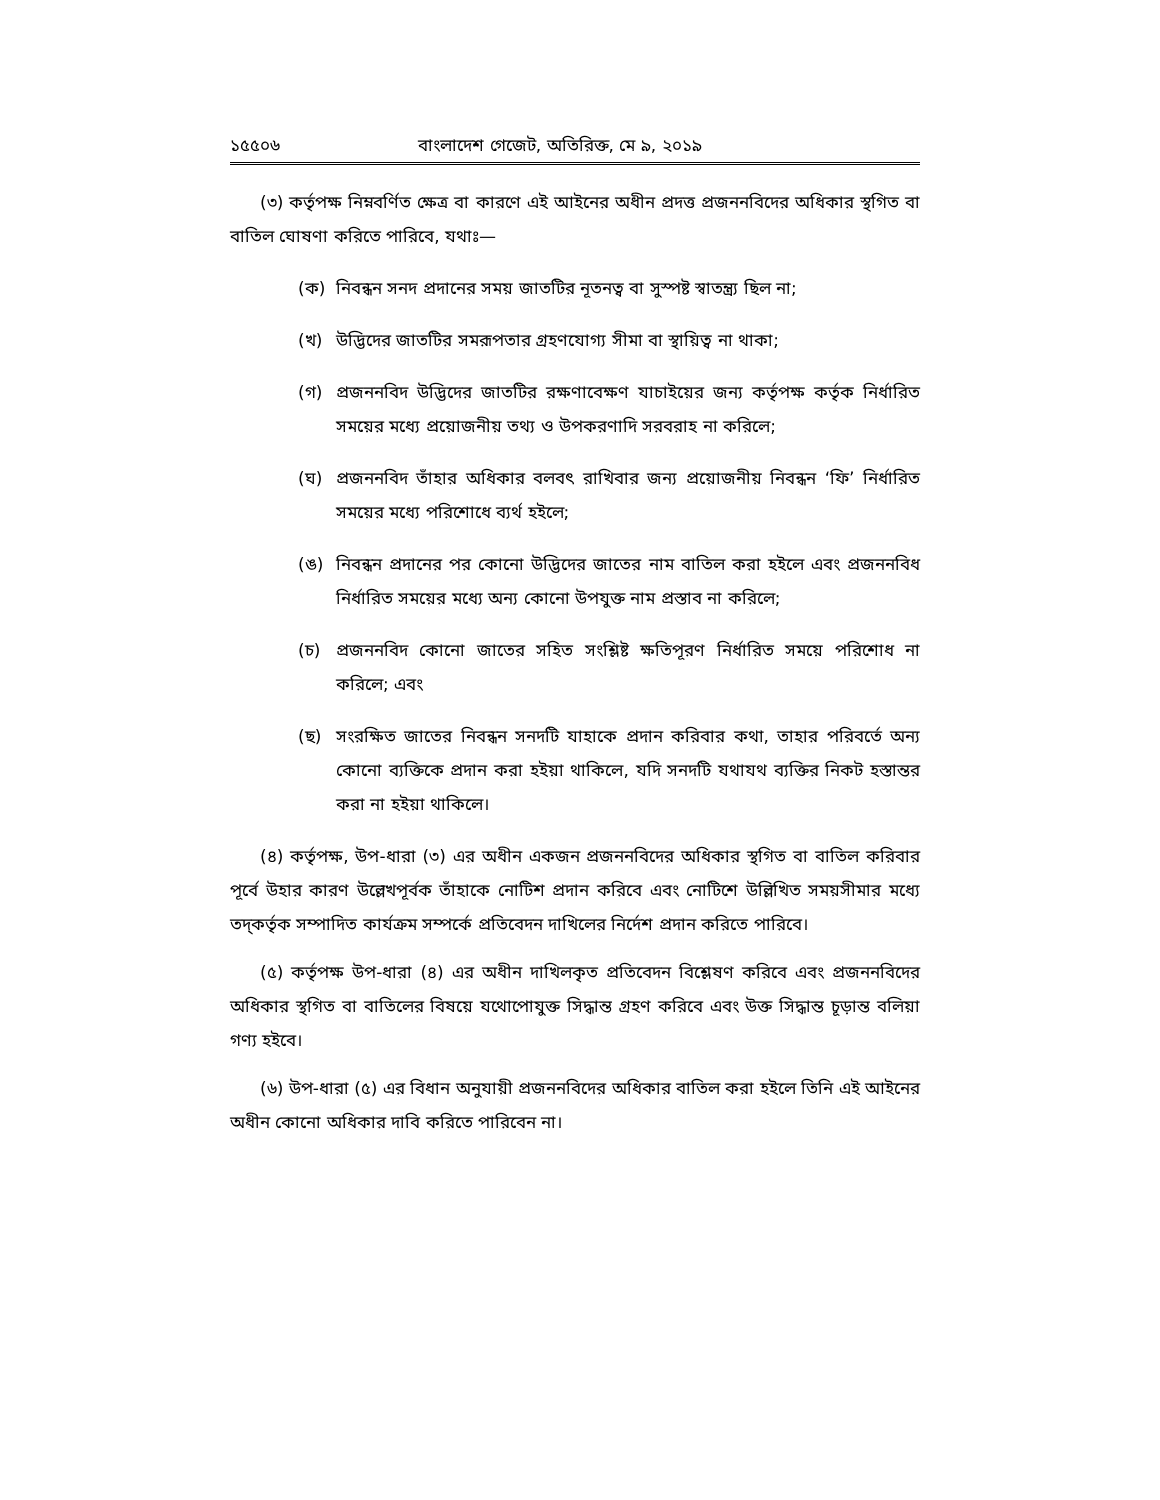১৫৫০৬ বাংলাদেশ গেজেট, অতিরিক্ত, মে ৯, ২০১৯
(৩) কর্তৃপক্ষ নিম্নবর্ণিত ক্ষেত্র বা কারণে এই আইনের অধীন প্রদত্ত প্রজননবিদের অধিকার স্থগিত বা বাতিল ঘোষণা করিতে পারিবে, যথাঃ—
(ক) নিবন্ধন সনদ প্রদানের সময় জাতটির নূতনত্ব বা সুস্পষ্ট স্বাতন্ত্র্য ছিল না;
(খ) উদ্ভিদের জাতটির সমরূপতার গ্রহণযোগ্য সীমা বা স্থায়িত্ব না থাকা;
(গ) প্রজননবিদ উদ্ভিদের জাতটির রক্ষণাবেক্ষণ যাচাইয়ের জন্য কর্তৃপক্ষ কর্তৃক নির্ধারিত সময়ের মধ্যে প্রয়োজনীয় তথ্য ও উপকরণাদি সরবরাহ না করিলে;
(ঘ) প্রজননবিদ তাঁহার অধিকার বলবৎ রাখিবার জন্য প্রয়োজনীয় নিবন্ধন ‘ফি’ নির্ধারিত সময়ের মধ্যে পরিশোধে ব্যর্থ হইলে;
(ঙ) নিবন্ধন প্রদানের পর কোনো উদ্ভিদের জাতের নাম বাতিল করা হইলে এবং প্রজননবিধ নির্ধারিত সময়ের মধ্যে অন্য কোনো উপযুক্ত নাম প্রস্তাব না করিলে;
(চ) প্রজননবিদ কোনো জাতের সহিত সংশ্লিষ্ট ক্ষতিপূরণ নির্ধারিত সময়ে পরিশোধ না করিলে; এবং
(ছ) সংরক্ষিত জাতের নিবন্ধন সনদটি যাহাকে প্রদান করিবার কথা, তাহার পরিবর্তে অন্য কোনো ব্যক্তিকে প্রদান করা হইয়া থাকিলে, যদি সনদটি যথাযথ ব্যক্তির নিকট হস্তান্তর করা না হইয়া থাকিলে।
(৪) কর্তৃপক্ষ, উপ-ধারা (৩) এর অধীন একজন প্রজননবিদের অধিকার স্থগিত বা বাতিল করিবার পূর্বে উহার কারণ উল্লেখপূর্বক তাঁহাকে নোটিশ প্রদান করিবে এবং নোটিশে উল্লিখিত সময়সীমার মধ্যে তদ্‌কর্তৃক সম্পাদিত কার্যক্রম সম্পর্কে প্রতিবেদন দাখিলের নির্দেশ প্রদান করিতে পারিবে।
(৫) কর্তৃপক্ষ উপ-ধারা (৪) এর অধীন দাখিলকৃত প্রতিবেদন বিশ্লেষণ করিবে এবং প্রজননবিদের অধিকার স্থগিত বা বাতিলের বিষয়ে যথোপোযুক্ত সিদ্ধান্ত গ্রহণ করিবে এবং উক্ত সিদ্ধান্ত চূড়ান্ত বলিয়া গণ্য হইবে।
(৬) উপ-ধারা (৫) এর বিধান অনুযায়ী প্রজননবিদের অধিকার বাতিল করা হইলে তিনি এই আইনের অধীন কোনো অধিকার দাবি করিতে পারিবেন না।